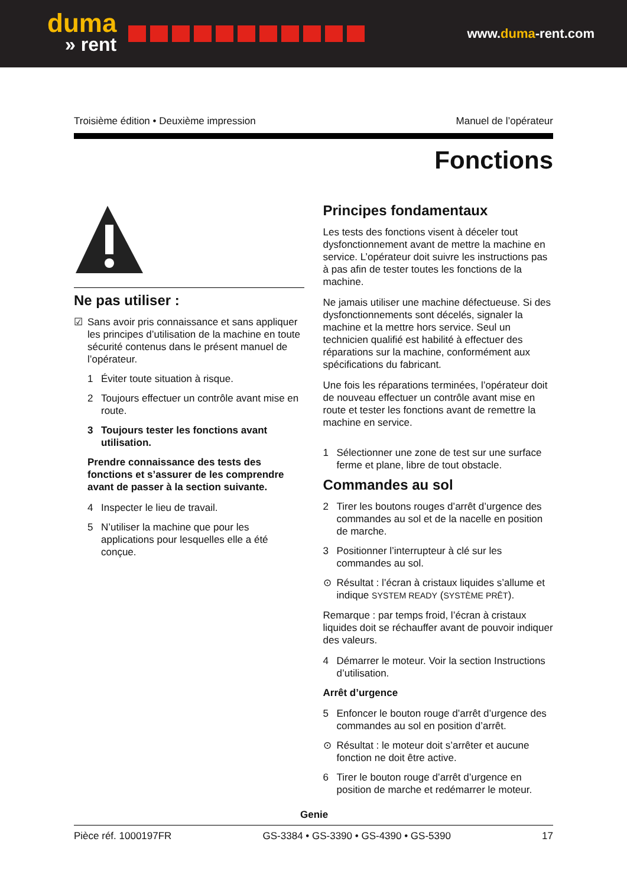duma
» rent
www.duma-rent.com
Troisième édition • Deuxième impression Manuel de l’opérateur
Fonctions
Ne pas utiliser :
☑ Sans avoir pris connaissance et sans appliquer les principes d’utilisation de la machine en toute sécurité contenus dans le présent manuel de l’opérateur.
1 Éviter toute situation à risque.
2 Toujours effectuer un contrôle avant mise en route.
3 Toujours tester les fonctions avant utilisation.
Prendre connaissance des tests des fonctions et s’assurer de les comprendre avant de passer à la section suivante.
4 Inspecter le lieu de travail.
5 N’utiliser la machine que pour les applications pour lesquelles elle a été conçue.
Principes fondamentaux
Les tests des fonctions visent à déceler tout dysfonctionnement avant de mettre la machine en service. L’opérateur doit suivre les instructions pas à pas afin de tester toutes les fonctions de la machine.
Ne jamais utiliser une machine défectueuse. Si des dysfonctionnements sont décelés, signaler la machine et la mettre hors service. Seul un technicien qualifié est habilité à effectuer des réparations sur la machine, conformément aux spécifications du fabricant.
Une fois les réparations terminées, l’opérateur doit de nouveau effectuer un contrôle avant mise en route et tester les fonctions avant de remettre la machine en service.
1 Sélectionner une zone de test sur une surface ferme et plane, libre de tout obstacle.
Commandes au sol
2 Tirer les boutons rouges d’arrêt d’urgence des commandes au sol et de la nacelle en position de marche.
3 Positionner l’interrupteur à clé sur les commandes au sol.
⊙ Résultat : l’écran à cristaux liquides s’allume et indique SYSTEM READY (SYSTÈME PRÊT).
Remarque : par temps froid, l’écran à cristaux liquides doit se réchauffer avant de pouvoir indiquer des valeurs.
4 Démarrer le moteur. Voir la section Instructions d’utilisation.
Arrêt d’urgence
5 Enfoncer le bouton rouge d’arrêt d’urgence des commandes au sol en position d’arrêt.
⊙ Résultat : le moteur doit s’arrêter et aucune fonction ne doit être active.
6 Tirer le bouton rouge d’arrêt d’urgence en position de marche et redémarrer le moteur.
Pièce réf. 1000197FR
Genie
GS-3384 • GS-3390 • GS-4390 • GS-5390 17